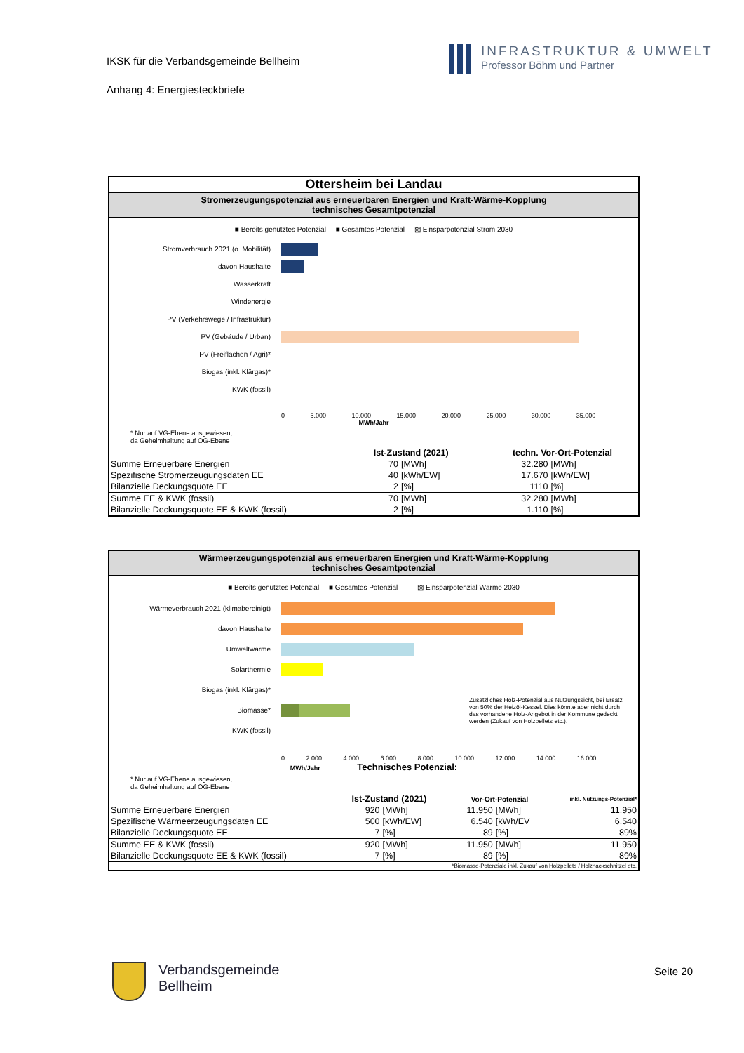IKSK für die Verbandsgemeinde Bellheim
Anhang 4: Energiesteckbriefe
INFRASTRUKTUR & UMWELT
Professor Böhm und Partner
Ottersheim bei Landau
Stromerzeugungspotenzial aus erneuerbaren Energien und Kraft-Wärme-Kopplung
technisches Gesamtpotenzial
■ Bereits genutztes Potenzial ■ Gesamtes Potenzial ▨ Einsparpotenzial Strom 2030
Stromverbrauch 2021 (o. Mobilität)
davon Haushalte
Wasserkraft
Windenergie
PV (Verkehrswege / Infrastruktur)
PV (Gebäude / Urban)
PV (Freiflächen / Agri)*
Biogas (inkl. Klärgas)*
KWK (fossil)
0 5.000 10.000 15.000 20.000 25.000 30.000 35.000
MWh/Jahr
* Nur auf VG-Ebene ausgewiesen,
da Geheimhaltung auf OG-Ebene
| | Ist-Zustand (2021) | | techn. Vor-Ort-Potenzial | |
| --- | --- | --- | --- | --- |
| Summe Erneuerbare Energien | 70 | [MWh] | 32.280 | [MWh] |
| Spezifische Stromerzeugungsdaten EE | 40 | [kWh/EW] | 17.670 | [kWh/EW] |
| Bilanzielle Deckungsquote EE | 2 | [%] | 1110 | [%] |
| Summe EE & KWK (fossil) | 70 | [MWh] | 32.280 | [MWh] |
| Bilanzielle Deckungsquote EE & KWK (fossil) | 2 | [%] | 1.110 | [%] |
Wärmeerzeugungspotenzial aus erneuerbaren Energien und Kraft-Wärme-Kopplung
technisches Gesamtpotenzial
■ Bereits genutztes Potenzial ■ Gesamtes Potenzial ▨ Einsparpotenzial Wärme 2030
Wärmeverbrauch 2021 (klimabereinigt)
davon Haushalte
Umweltwärme
Solarthermie
Biogas (inkl. Klärgas)*
Biomasse* Zusätzliches Holz-Potenzial aus Nutzungssicht, bei Ersatz von 50% der Heizöl-Kessel. Dies könnte aber nicht durch das vorhandene Holz-Angebot in der Kommune gedeckt werden (Zukauf von Holzpellets etc.).
KWK (fossil)
0 2.000 4.000 6.000 8.000 10.000 12.000 14.000 16.000
MWh/Jahr Technisches Potenzial:
* Nur auf VG-Ebene ausgewiesen,
da Geheimhaltung auf OG-Ebene
| | Ist-Zustand (2021) | | Vor-Ort-Potenzial | | inkl. Nutzungs-Potenzial* |
| --- | --- | --- | --- | --- | --- |
| Summe Erneuerbare Energien | 920 | [MWh] | 11.950 | [MWh] | 11.950 |
| Spezifische Wärmeerzeugungsdaten EE | 500 | [kWh/EW] | 6.540 | [kWh/EV | 6.540 |
| Bilanzielle Deckungsquote EE | 7 | [%] | 89 | [%] | 89% |
| Summe EE & KWK (fossil) | 920 | [MWh] | 11.950 | [MWh] | 11.950 |
| Bilanzielle Deckungsquote EE & KWK (fossil) | 7 | [%] | 89 | [%] | 89% |
| *Biomasse-Potenziale inkl. Zukauf von Holzpellets / Holzhackschnitzel etc. | | | | | |
Verbandsgemeinde
Bellheim
Seite 20